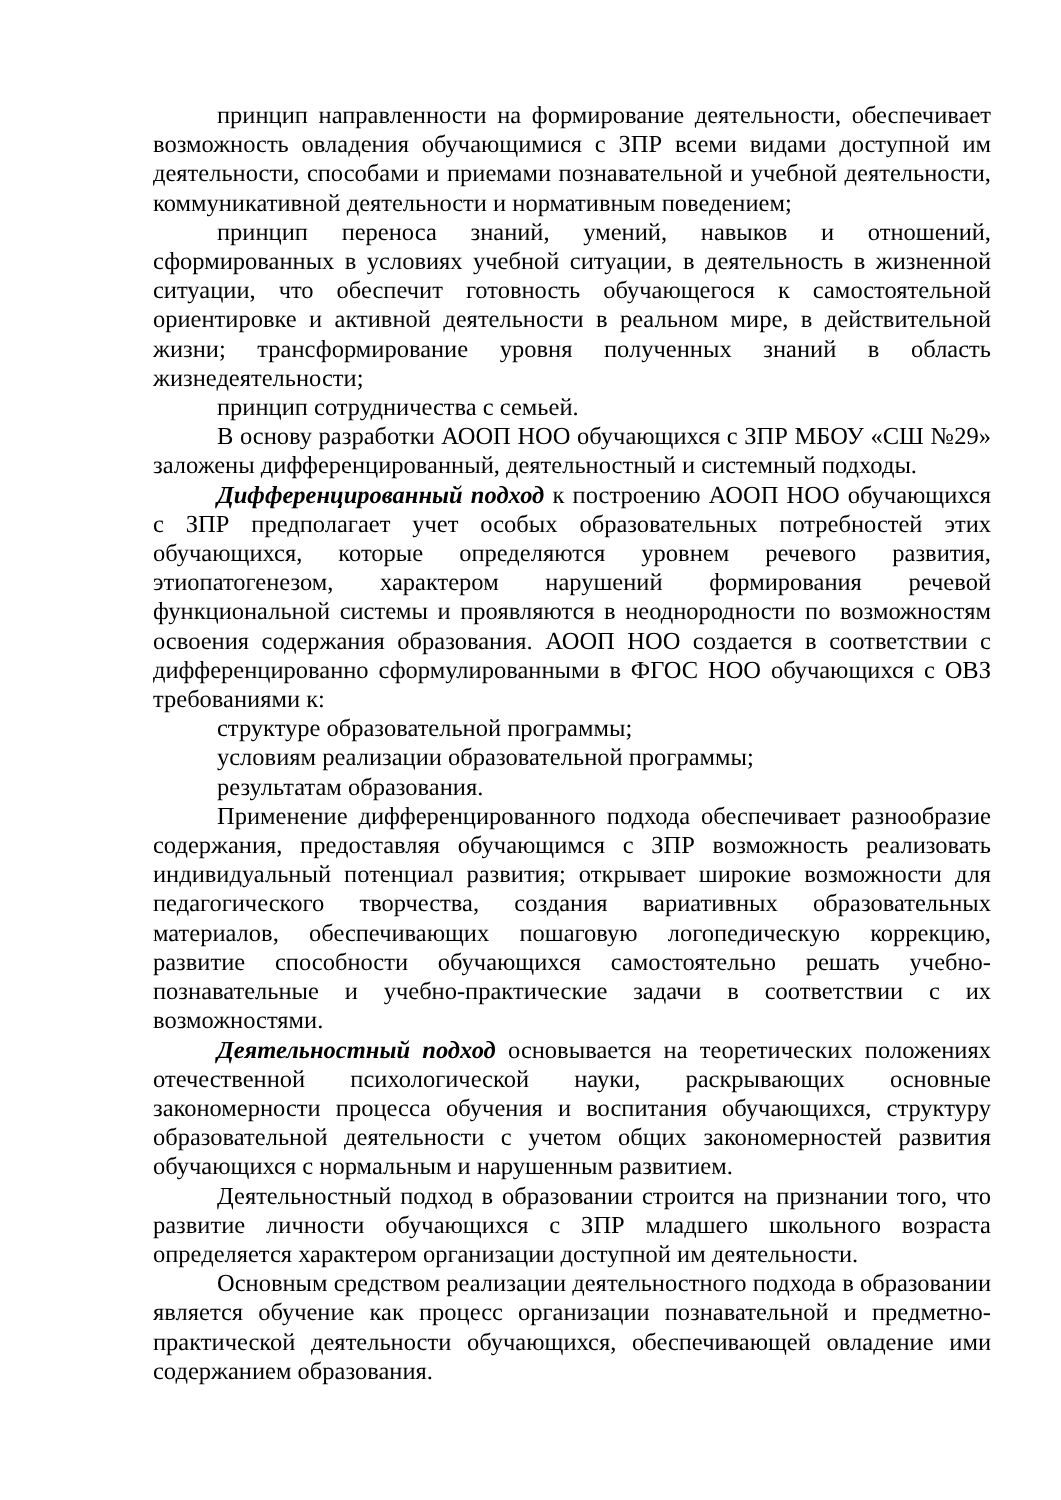принцип направленности на формирование деятельности, обеспечивает возможность овладения обучающимися с ЗПР всеми видами доступной им деятельности, способами и приемами познавательной и учебной деятельности, коммуникативной деятельности и нормативным поведением;
принцип переноса знаний, умений, навыков и отношений, сформированных в условиях учебной ситуации, в деятельность в жизненной ситуации, что обеспечит готовность обучающегося к самостоятельной ориентировке и активной деятельности в реальном мире, в действительной жизни; трансформирование уровня полученных знаний в область жизнедеятельности;
принцип сотрудничества с семьей.
В основу разработки АООП НОО обучающихся с ЗПР МБОУ «СШ №29» заложены дифференцированный, деятельностный и системный подходы.
Дифференцированный подход к построению АООП НОО обучающихся с ЗПР предполагает учет особых образовательных потребностей этих обучающихся, которые определяются уровнем речевого развития, этиопатогенезом, характером нарушений формирования речевой функциональной системы и проявляются в неоднородности по возможностям освоения содержания образования. АООП НОО создается в соответствии с дифференцированно сформулированными в ФГОС НОО обучающихся с ОВЗ требованиями к:
структуре образовательной программы;
условиям реализации образовательной программы;
результатам образования.
Применение дифференцированного подхода обеспечивает разнообразие содержания, предоставляя обучающимся с ЗПР возможность реализовать индивидуальный потенциал развития; открывает широкие возможности для педагогического творчества, создания вариативных образовательных материалов, обеспечивающих пошаговую логопедическую коррекцию, развитие способности обучающихся самостоятельно решать учебно-познавательные и учебно-практические задачи в соответствии с их возможностями.
Деятельностный подход основывается на теоретических положениях отечественной психологической науки, раскрывающих основные закономерности процесса обучения и воспитания обучающихся, структуру образовательной деятельности с учетом общих закономерностей развития обучающихся с нормальным и нарушенным развитием.
Деятельностный подход в образовании строится на признании того, что развитие личности обучающихся с ЗПР младшего школьного возраста определяется характером организации доступной им деятельности.
Основным средством реализации деятельностного подхода в образовании является обучение как процесс организации познавательной и предметно-практической деятельности обучающихся, обеспечивающей овладение ими содержанием образования.